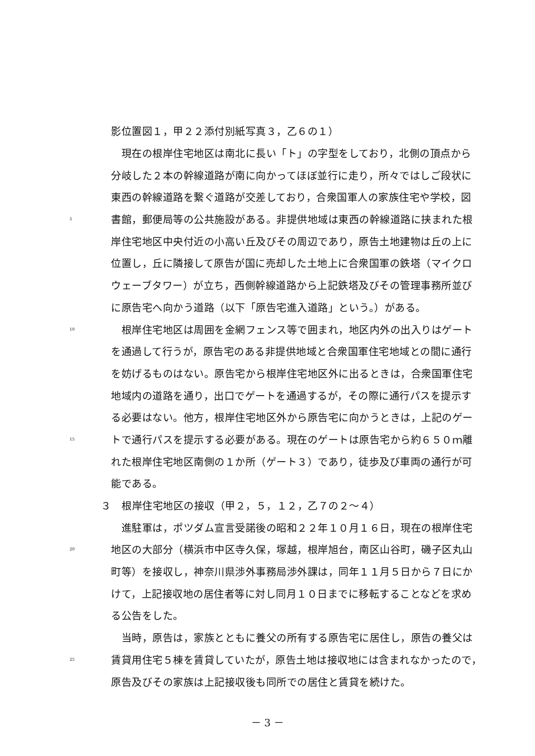影位置図１，甲２２添付別紙写真３，乙６の１）
　現在の根岸住宅地区は南北に長い「ト」の字型をしており，北側の頂点から
分岐した２本の幹線道路が南に向かってほぼ並行に走り，所々ではしご段状に
東西の幹線道路を繋ぐ道路が交差しており，合衆国軍人の家族住宅や学校，図
5 書館，郵便局等の公共施設がある。非提供地域は東西の幹線道路に挟まれた根
岸住宅地区中央付近の小高い丘及びその周辺であり，原告土地建物は丘の上に
位置し，丘に隣接して原告が国に売却した土地上に合衆国軍の鉄塔（マイクロ
ウェーブタワー）が立ち，西側幹線道路から上記鉄塔及びその管理事務所並び
に原告宅へ向かう道路（以下「原告宅進入道路」という。）がある。
10　根岸住宅地区は周囲を金網フェンス等で囲まれ，地区内外の出入りはゲート
を通過して行うが，原告宅のある非提供地域と合衆国軍住宅地域との間に通行
を妨げるものはない。原告宅から根岸住宅地区外に出るときは，合衆国軍住宅
地域内の道路を通り，出口でゲートを通過するが，その際に通行パスを提示す
る必要はない。他方，根岸住宅地区外から原告宅に向かうときは，上記のゲー
15 トで通行パスを提示する必要がある。現在のゲートは原告宅から約６５０ｍ離
れた根岸住宅地区南側の１か所（ゲート３）であり，徒歩及び車両の通行が可
能である。
３　根岸住宅地区の接収（甲２，５，１２，乙７の２～４）
　進駐軍は，ポツダム宣言受諾後の昭和２２年１０月１６日，現在の根岸住宅
20 地区の大部分（横浜市中区寺久保，塚越，根岸旭台，南区山谷町，磯子区丸山
町等）を接収し，神奈川県渉外事務局渉外課は，同年１１月５日から７日にか
けて，上記接収地の居住者等に対し同月１０日までに移転することなどを求め
る公告をした。
　当時，原告は，家族とともに養父の所有する原告宅に居住し，原告の養父は
25 賃貸用住宅５棟を賃貸していたが，原告土地は接収地には含まれなかったので，
原告及びその家族は上記接収後も同所での居住と賃貸を続けた。
－ 3 －